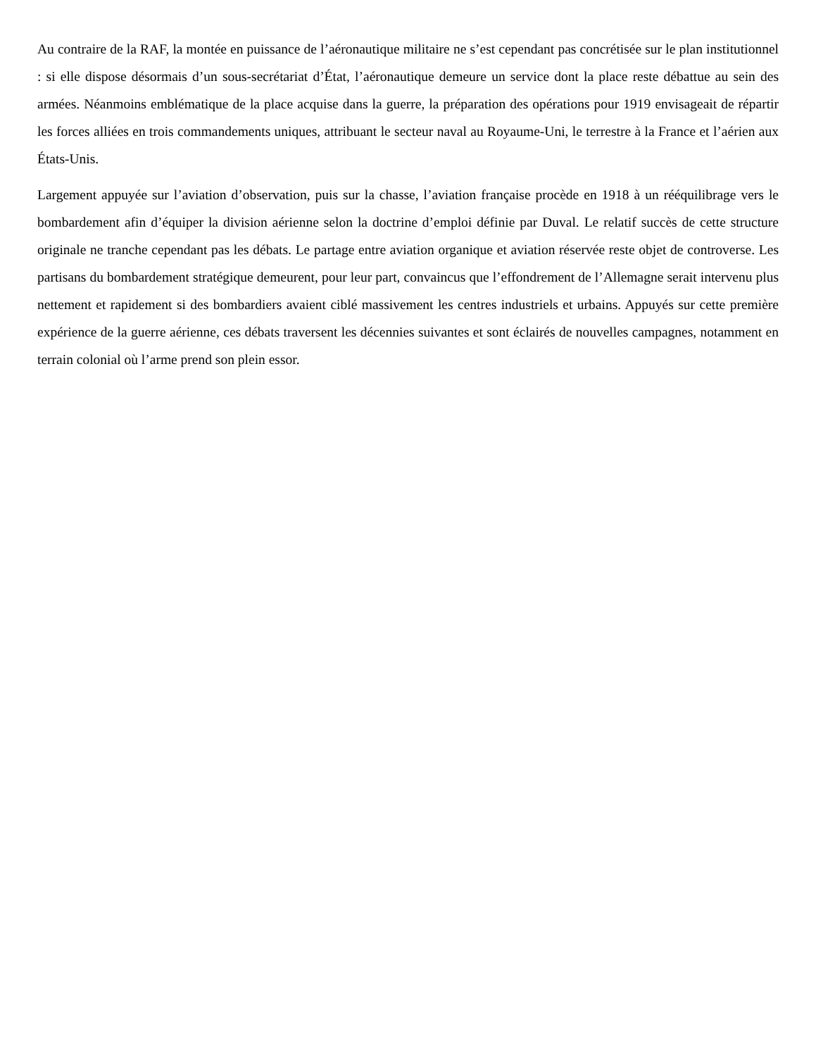Au contraire de la RAF, la montée en puissance de l’aéronautique militaire ne s’est cependant pas concrétisée sur le plan institutionnel : si elle dispose désormais d’un sous-secrétariat d’État, l’aéronautique demeure un service dont la place reste débattue au sein des armées. Néanmoins emblématique de la place acquise dans la guerre, la préparation des opérations pour 1919 envisageait de répartir les forces alliées en trois commandements uniques, attribuant le secteur naval au Royaume-Uni, le terrestre à la France et l’aérien aux États-Unis.
Largement appuyée sur l’aviation d’observation, puis sur la chasse, l’aviation française procède en 1918 à un rééquilibrage vers le bombardement afin d’équiper la division aérienne selon la doctrine d’emploi définie par Duval. Le relatif succès de cette structure originale ne tranche cependant pas les débats. Le partage entre aviation organique et aviation réservée reste objet de controverse. Les partisans du bombardement stratégique demeurent, pour leur part, convaincus que l’effondrement de l’Allemagne serait intervenu plus nettement et rapidement si des bombardiers avaient ciblé massivement les centres industriels et urbains. Appuyés sur cette première expérience de la guerre aérienne, ces débats traversent les décennies suivantes et sont éclairés de nouvelles campagnes, notamment en terrain colonial où l’arme prend son plein essor.